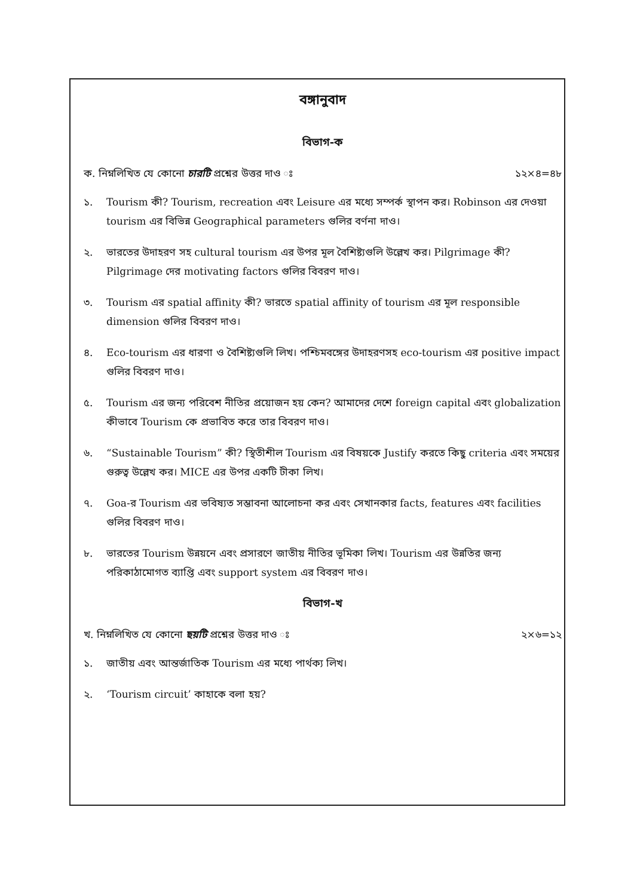বঙ্গানুবাদ
বিভাগ-ক
ক. নিম্নলিখিত যে কোনো চারটি প্রশ্নের উত্তর দাও ঃ ১২×৪=৪৮
১. Tourism কী? Tourism, recreation এবং Leisure এর মধ্যে সম্পর্ক স্থাপন কর। Robinson এর দেওয়া tourism এর বিভিন্ন Geographical parameters গুলির বর্ণনা দাও।
২. ভারতের উদাহরণ সহ cultural tourism এর উপর মূল বৈশিষ্ট্যগুলি উল্লেখ কর। Pilgrimage কী? Pilgrimage দের motivating factors গুলির বিবরণ দাও।
৩. Tourism এর spatial affinity কী? ভারতে spatial affinity of tourism এর মূল responsible dimension গুলির বিবরণ দাও।
৪. Eco-tourism এর ধারণা ও বৈশিষ্ট্যগুলি লিখ। পশ্চিমবঙ্গের উদাহরণসহ eco-tourism এর positive impact গুলির বিবরণ দাও।
৫. Tourism এর জন্য পরিবেশ নীতির প্রয়োজন হয় কেন? আমাদের দেশে foreign capital এবং globalization কীভাবে Tourism কে প্রভাবিত করে তার বিবরণ দাও।
৬. “Sustainable Tourism” কী? স্থিতীশীল Tourism এর বিষয়কে Justify করতে কিছু criteria এবং সময়ের গুরুত্ব উল্লেখ কর। MICE এর উপর একটি টীকা লিখ।
৭. Goa-র Tourism এর ভবিষ্যত সম্ভাবনা আলোচনা কর এবং সেখানকার facts, features এবং facilities গুলির বিবরণ দাও।
৮. ভারতের Tourism উন্নয়নে এবং প্রসারণে জাতীয় নীতির ভূমিকা লিখ। Tourism এর উন্নতির জন্য পরিকাঠামোগত ব্যাপ্তি এবং support system এর বিবরণ দাও।
বিভাগ-খ
খ. নিম্নলিখিত যে কোনো ছয়টি প্রশ্নের উত্তর দাও ঃ ২×৬=১২
১. জাতীয় এবং আন্তর্জাতিক Tourism এর মধ্যে পার্থক্য লিখ।
২. ‘Tourism circuit’ কাহাকে বলা হয়?